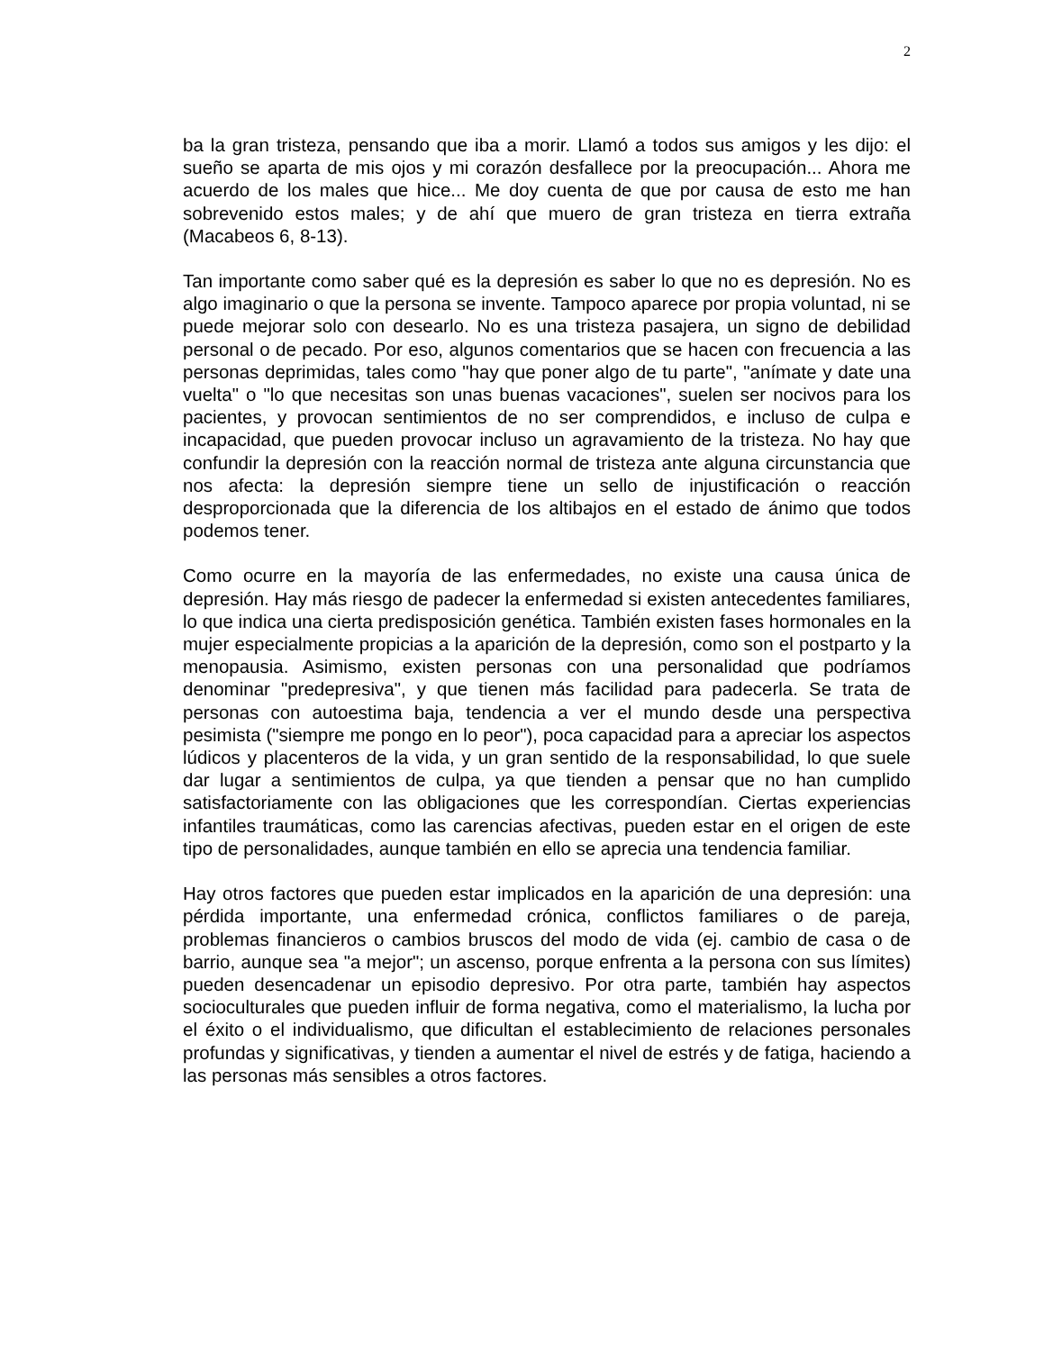2
ba la gran tristeza, pensando que iba a morir. Llamó a todos sus amigos y les dijo: el sueño se aparta de mis ojos y mi corazón desfallece por la preocupación... Ahora me acuerdo de los males que hice... Me doy cuenta de que por causa de esto me han sobrevenido estos males; y de ahí que muero de gran tristeza en tierra extraña (Macabeos 6, 8-13).
Tan importante como saber qué es la depresión es saber lo que no es depresión. No es algo imaginario o que la persona se invente. Tampoco aparece por propia voluntad, ni se puede mejorar solo con desearlo. No es una tristeza pasajera, un signo de debilidad personal o de pecado. Por eso, algunos comentarios que se hacen con frecuencia a las personas deprimidas, tales como "hay que poner algo de tu parte", "anímate y date una vuelta" o "lo que necesitas son unas buenas vacaciones", suelen ser nocivos para los pacientes, y provocan sentimientos de no ser comprendidos, e incluso de culpa e incapacidad, que pueden provocar incluso un agravamiento de la tristeza. No hay que confundir la depresión con la reacción normal de tristeza ante alguna circunstancia que nos afecta: la depresión siempre tiene un sello de injustificación o reacción desproporcionada que la diferencia de los altibajos en el estado de ánimo que todos podemos tener.
Como ocurre en la mayoría de las enfermedades, no existe una causa única de depresión. Hay más riesgo de padecer la enfermedad si existen antecedentes familiares, lo que indica una cierta predisposición genética. También existen fases hormonales en la mujer especialmente propicias a la aparición de la depresión, como son el postparto y la menopausia. Asimismo, existen personas con una personalidad que podríamos denominar "predepresiva", y que tienen más facilidad para padecerla. Se trata de personas con autoestima baja, tendencia a ver el mundo desde una perspectiva pesimista ("siempre me pongo en lo peor"), poca capacidad para a apreciar los aspectos lúdicos y placenteros de la vida, y un gran sentido de la responsabilidad, lo que suele dar lugar a sentimientos de culpa, ya que tienden a pensar que no han cumplido satisfactoriamente con las obligaciones que les correspondían. Ciertas experiencias infantiles traumáticas, como las carencias afectivas, pueden estar en el origen de este tipo de personalidades, aunque también en ello se aprecia una tendencia familiar.
Hay otros factores que pueden estar implicados en la aparición de una depresión: una pérdida importante, una enfermedad crónica, conflictos familiares o de pareja, problemas financieros o cambios bruscos del modo de vida (ej. cambio de casa o de barrio, aunque sea "a mejor"; un ascenso, porque enfrenta a la persona con sus límites) pueden desencadenar un episodio depresivo. Por otra parte, también hay aspectos socioculturales que pueden influir de forma negativa, como el materialismo, la lucha por el éxito o el individualismo, que dificultan el establecimiento de relaciones personales profundas y significativas, y tienden a aumentar el nivel de estrés y de fatiga, haciendo a las personas más sensibles a otros factores.